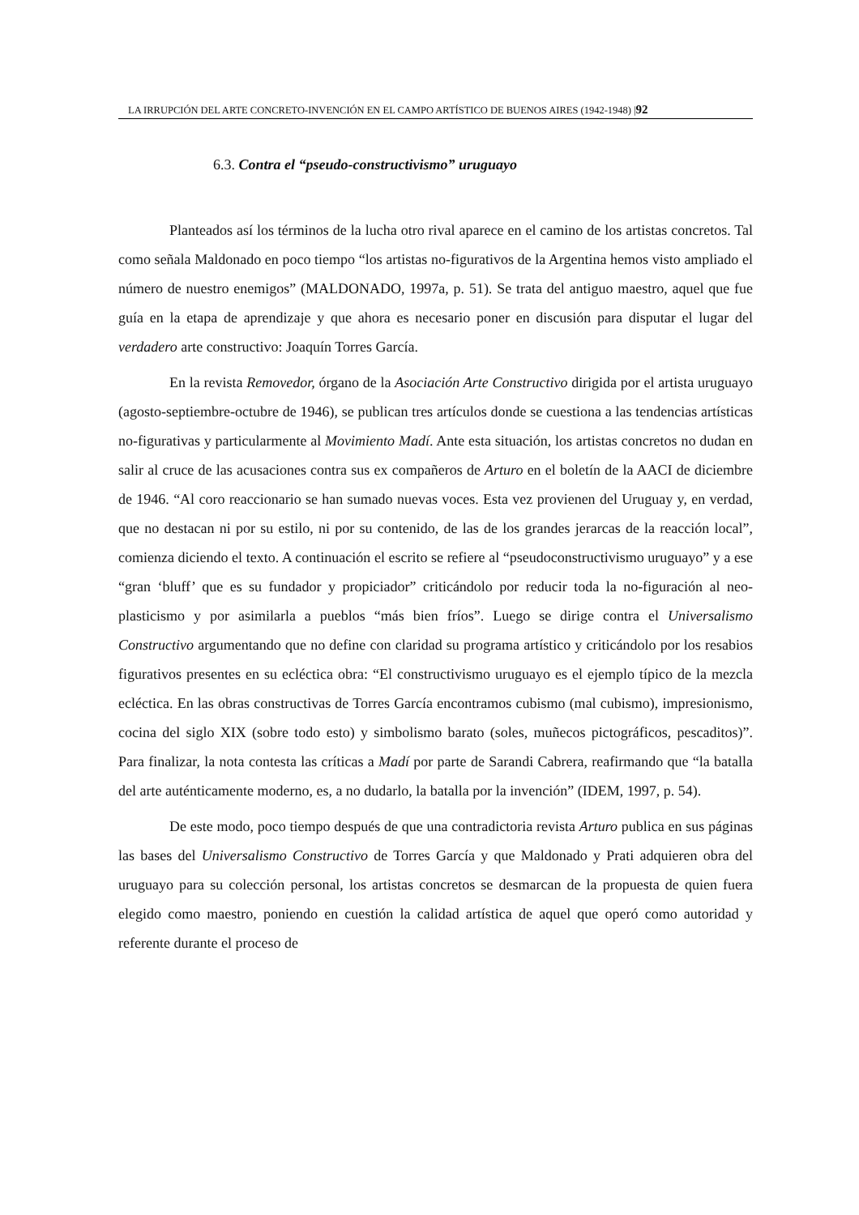LA IRRUPCIÓN DEL ARTE CONCRETO-INVENCIÓN EN EL CAMPO ARTÍSTICO DE BUENOS AIRES (1942-1948) |92
6.3. Contra el “pseudo-constructivismo” uruguayo
Planteados así los términos de la lucha otro rival aparece en el camino de los artistas concretos. Tal como señala Maldonado en poco tiempo “los artistas no-figurativos de la Argentina hemos visto ampliado el número de nuestro enemigos” (MALDONADO, 1997a, p. 51). Se trata del antiguo maestro, aquel que fue guía en la etapa de aprendizaje y que ahora es necesario poner en discusión para disputar el lugar del verdadero arte constructivo: Joaquín Torres García.
En la revista Removedor, órgano de la Asociación Arte Constructivo dirigida por el artista uruguayo (agosto-septiembre-octubre de 1946), se publican tres artículos donde se cuestiona a las tendencias artísticas no-figurativas y particularmente al Movimiento Madí. Ante esta situación, los artistas concretos no dudan en salir al cruce de las acusaciones contra sus ex compañeros de Arturo en el boletín de la AACI de diciembre de 1946. “Al coro reaccionario se han sumado nuevas voces. Esta vez provienen del Uruguay y, en verdad, que no destacan ni por su estilo, ni por su contenido, de las de los grandes jerarcas de la reacción local”, comienza diciendo el texto. A continuación el escrito se refiere al “pseudoconstructivismo uruguayo” y a ese “gran ‘bluff’ que es su fundador y propiciador” criticándolo por reducir toda la no-figuración al neo-plasticismo y por asimilarla a pueblos “más bien fríos”. Luego se dirige contra el Universalismo Constructivo argumentando que no define con claridad su programa artístico y criticándolo por los resabios figurativos presentes en su ecléctica obra: “El constructivismo uruguayo es el ejemplo típico de la mezcla ecléctica. En las obras constructivas de Torres García encontramos cubismo (mal cubismo), impresionismo, cocina del siglo XIX (sobre todo esto) y simbolismo barato (soles, muñecos pictográficos, pescaditos)”. Para finalizar, la nota contesta las críticas a Madí por parte de Sarandi Cabrera, reafirmando que “la batalla del arte auténticamente moderno, es, a no dudarlo, la batalla por la invención” (IDEM, 1997, p. 54).
De este modo, poco tiempo después de que una contradictoria revista Arturo publica en sus páginas las bases del Universalismo Constructivo de Torres García y que Maldonado y Prati adquieren obra del uruguayo para su colección personal, los artistas concretos se desmarcan de la propuesta de quien fuera elegido como maestro, poniendo en cuestión la calidad artística de aquel que operó como autoridad y referente durante el proceso de